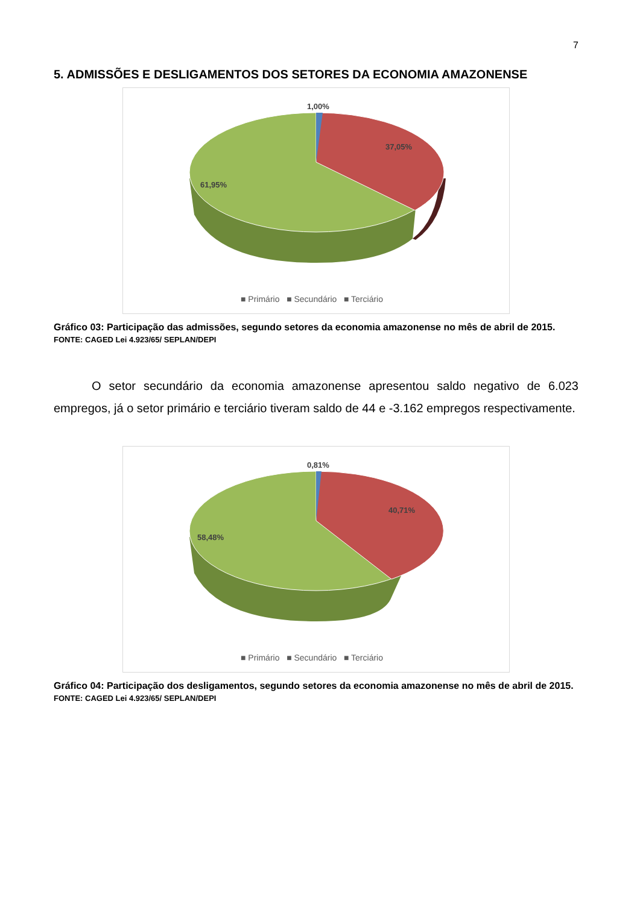7
5. ADMISSÕES E DESLIGAMENTOS DOS SETORES DA ECONOMIA AMAZONENSE
1,00%
37,05%
61,95%
■ Primário ■ Secundário ■ Terciário
Gráfico 03: Participação das admissões, segundo setores da economia amazonense no mês de abril de 2015.
FONTE: CAGED Lei 4.923/65/ SEPLAN/DEPI
O setor secundário da economia amazonense apresentou saldo negativo de 6.023 empregos, já o setor primário e terciário tiveram saldo de 44 e -3.162 empregos respectivamente.
0,81%
40,71%
58,48%
■ Primário ■ Secundário ■ Terciário
Gráfico 04: Participação dos desligamentos, segundo setores da economia amazonense no mês de abril de 2015.
FONTE: CAGED Lei 4.923/65/ SEPLAN/DEPI